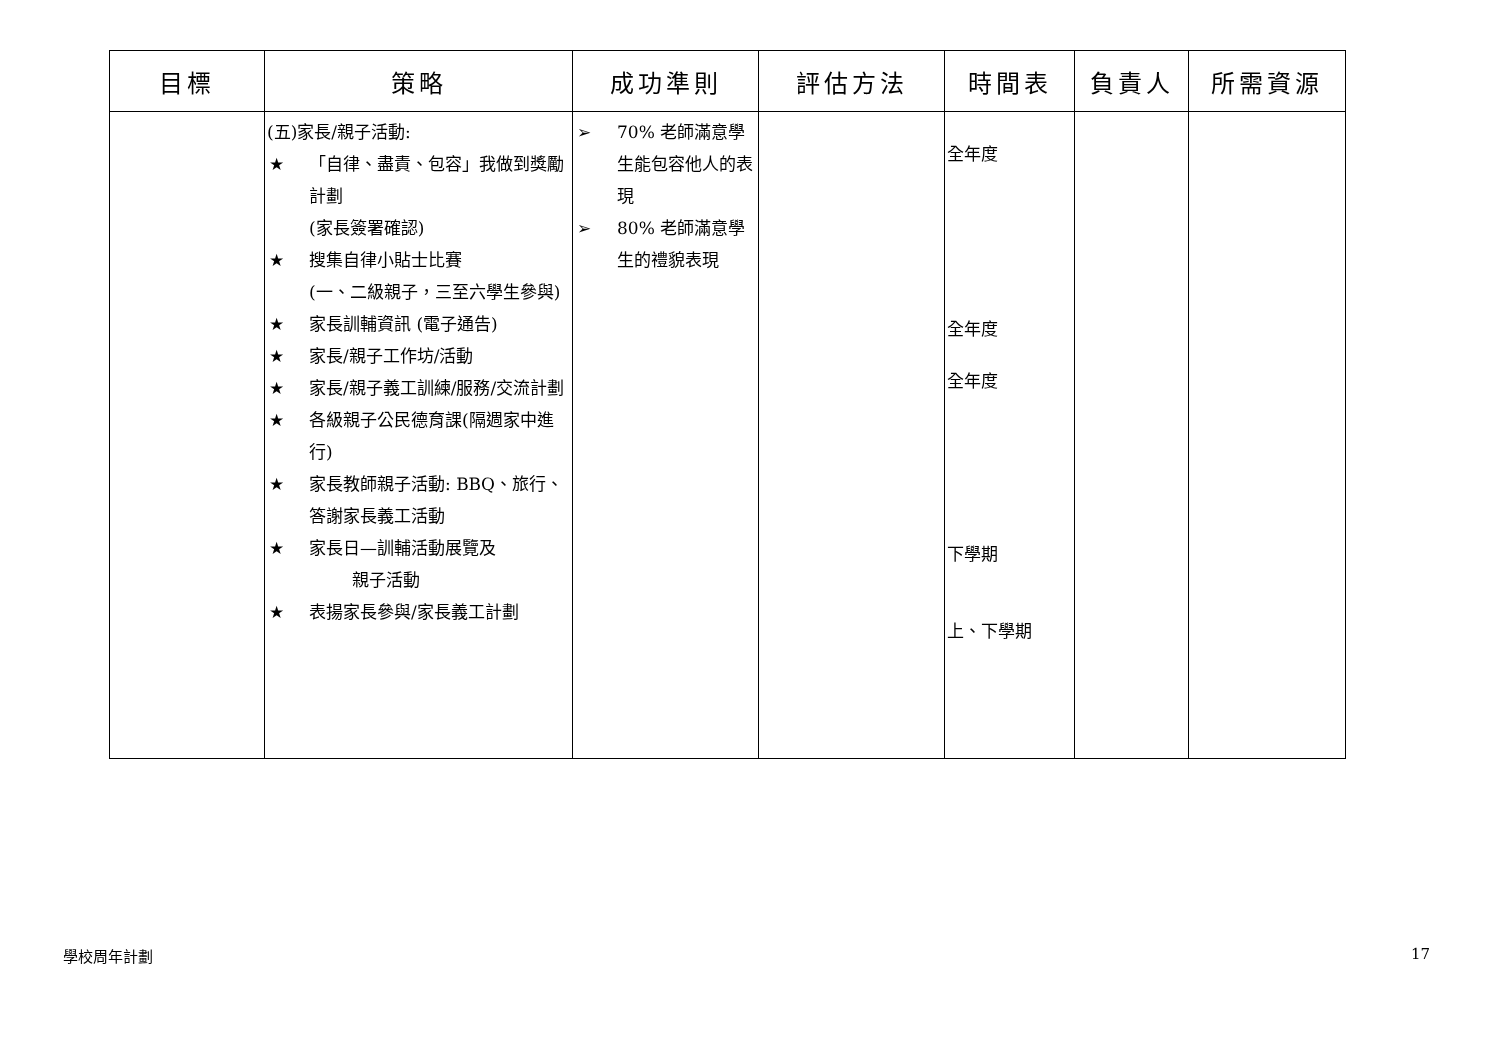| 目標 | 策略 | 成功準則 | 評估方法 | 時間表 | 負責人 | 所需資源 |
| --- | --- | --- | --- | --- | --- | --- |
| | (五)家長/親子活動: ★ 「自律、盡責、包容」我做到獎勵計劃 (家長簽署確認) ★ 搜集自律小貼士比賽 (一、二級親子，三至六學生參與) ★ 家長訓輔資訊 (電子通告) ★ 家長/親子工作坊/活動 ★ 家長/親子義工訓練/服務/交流計劃 ★ 各級親子公民德育課(隔週家中進行) ★ 家長教師親子活動: BBQ、旅行、答謝家長義工活動 ★ 家長日—訓輔活動展覽及 親子活動 ★ 表揚家長參與/家長義工計劃 | ➢ 70% 老師滿意學生能包容他人的表現 ➢ 80% 老師滿意學生的禮貌表現 | | 全年度 全年度 全年度 下學期 上、下學期 | | |
學校周年計劃 17